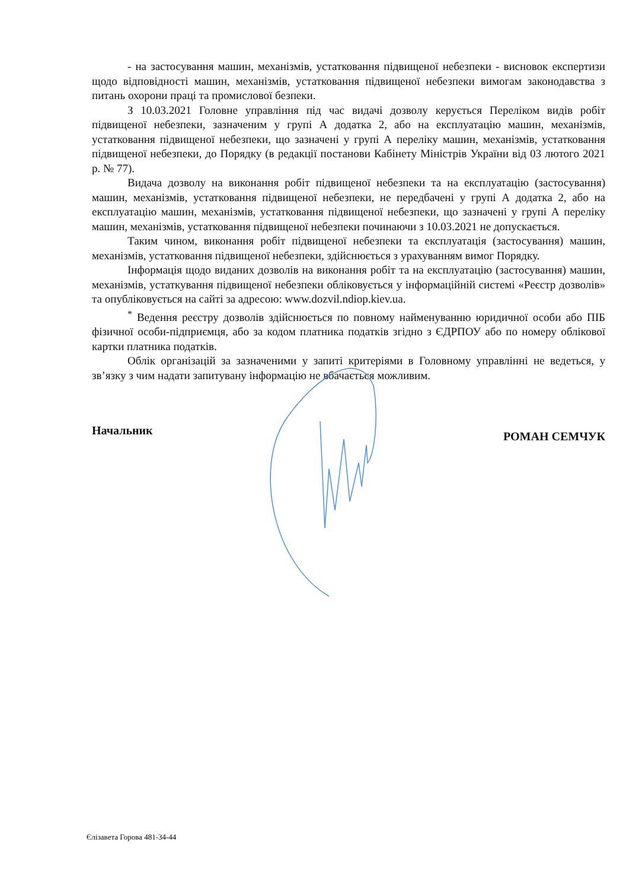- на застосування машин, механізмів, устатковання підвищеної небезпеки - висновок експертизи щодо відповідності машин, механізмів, устатковання підвищеної небезпеки вимогам законодавства з питань охорони праці та промислової безпеки.
З 10.03.2021 Головне управління під час видачі дозволу керується Переліком видів робіт підвищеної небезпеки, зазначеним у групі А додатка 2, або на експлуатацію машин, механізмів, устатковання підвищеної небезпеки, що зазначені у групі А переліку машин, механізмів, устатковання підвищеної небезпеки, до Порядку (в редакції постанови Кабінету Міністрів України від 03 лютого 2021 р. № 77).
Видача дозволу на виконання робіт підвищеної небезпеки та на експлуатацію (застосування) машин, механізмів, устатковання підвищеної небезпеки, не передбачені у групі А додатка 2, або на експлуатацію машин, механізмів, устатковання підвищеної небезпеки, що зазначені у групі А переліку машин, механізмів, устатковання підвищеної небезпеки починаючи з 10.03.2021 не допускається.
Таким чином, виконання робіт підвищеної небезпеки та експлуатація (застосування) машин, механізмів, устатковання підвищеної небезпеки, здійснюється з урахуванням вимог Порядку.
Інформація щодо виданих дозволів на виконання робіт та на експлуатацію (застосування) машин, механізмів, устаткування підвищеної небезпеки обліковується у інформаційній системі «Реєстр дозволів» та опубліковується на сайті за адресою: www.dozvil.ndiop.kiev.ua.
<sup>*</sup> Ведення реєстру дозволів здійснюється по повному найменуванню юридичної особи або ПІБ фізичної особи-підприємця, або за кодом платника податків згідно з ЄДРПОУ або по номеру облікової картки платника податків.
Облік організацій за зазначеними у запиті критеріями в Головному управлінні не ведеться, у зв’язку з чим надати запитувану інформацію не вбачається можливим.
Начальник РОМАН СЕМЧУК
Єлізавета Горова 481-34-44